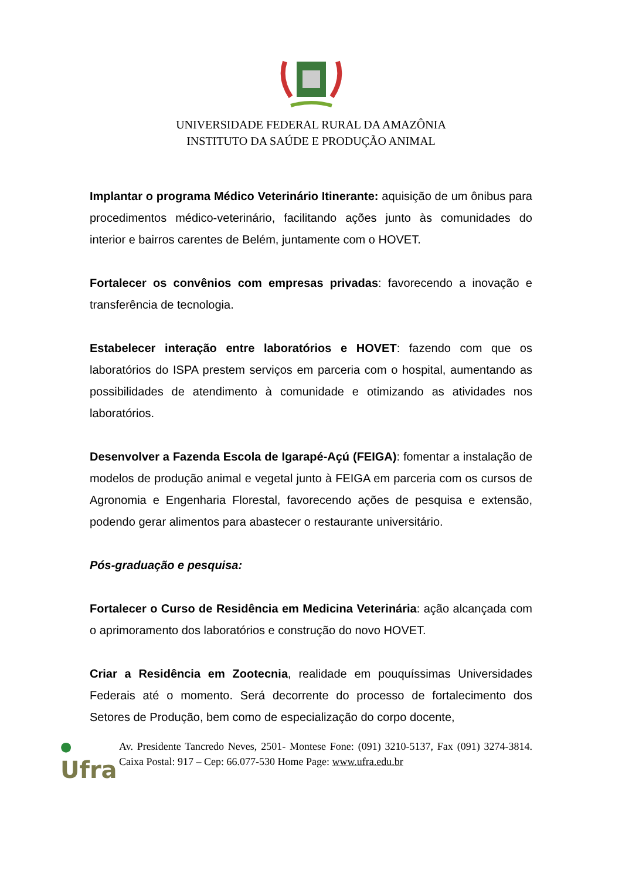UNIVERSIDADE FEDERAL RURAL DA AMAZÔNIA
INSTITUTO DA SAÚDE E PRODUÇÃO ANIMAL
Implantar o programa Médico Veterinário Itinerante: aquisição de um ônibus para procedimentos médico-veterinário, facilitando ações junto às comunidades do interior e bairros carentes de Belém, juntamente com o HOVET.
Fortalecer os convênios com empresas privadas: favorecendo a inovação e transferência de tecnologia.
Estabelecer interação entre laboratórios e HOVET: fazendo com que os laboratórios do ISPA prestem serviços em parceria com o hospital, aumentando as possibilidades de atendimento à comunidade e otimizando as atividades nos laboratórios.
Desenvolver a Fazenda Escola de Igarapé-Açú (FEIGA): fomentar a instalação de modelos de produção animal e vegetal junto à FEIGA em parceria com os cursos de Agronomia e Engenharia Florestal, favorecendo ações de pesquisa e extensão, podendo gerar alimentos para abastecer o restaurante universitário.
Pós-graduação e pesquisa:
Fortalecer o Curso de Residência em Medicina Veterinária: ação alcançada com o aprimoramento dos laboratórios e construção do novo HOVET.
Criar a Residência em Zootecnia, realidade em pouquíssimas Universidades Federais até o momento. Será decorrente do processo de fortalecimento dos Setores de Produção, bem como de especialização do corpo docente,
●
Ufra
Av. Presidente Tancredo Neves, 2501- Montese Fone: (091) 3210-5137, Fax (091) 3274-3814. Caixa Postal: 917 – Cep: 66.077-530 Home Page: www.ufra.edu.br